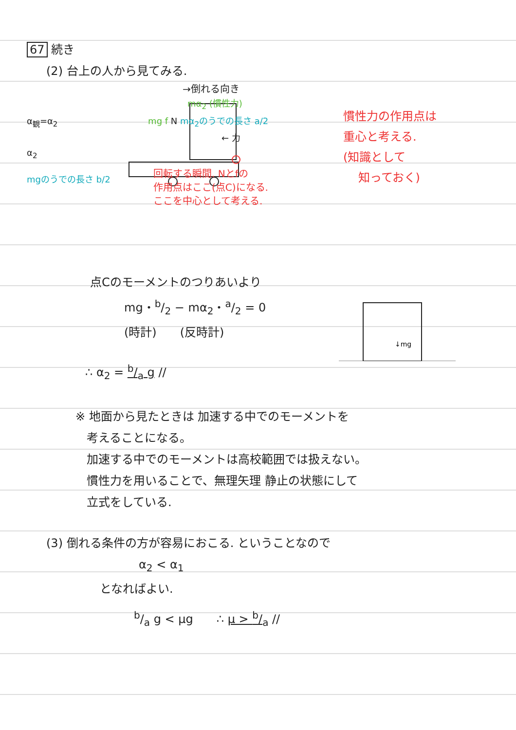67 続き
(2) 台上の人から見てみる.
→倒れる向き
mα<sub>2</sub> (慣性力)
α<sub>観</sub>=α<sub>2</sub> mg f N mα<sub>2</sub>のうでの長さ a/2
← 力
α<sub>2</sub>
mgのうでの長さ b/2
回転する瞬間. Nとfの
作用点はここ(点C)になる.
ここを中心として考える.
慣性力の作用点は
重心と考える.
(知識として
知っておく)
点Cのモーメントのつりあいより
mg・b/2 − mα<sub>2</sub>・a/2 = 0
(時計)　　(反時計)
∴ α<sub>2</sub> = b/a g //
↓mg
※ 地面から見たときは 加速する中でのモーメントを
考えることになる。
加速する中でのモーメントは高校範囲では扱えない。
慣性力を用いることで、無理矢理 静止の状態にして
立式をしている.
(3) 倒れる条件の方が容易におこる. ということなので
α<sub>2</sub> < α<sub>1</sub>
となればよい.
b/a g < μg　　∴ μ > b/a //